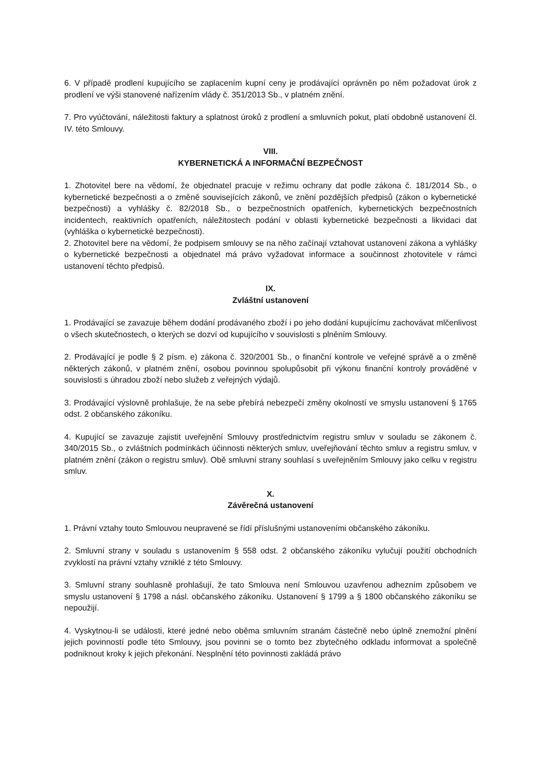6. V případě prodlení kupujícího se zaplacením kupní ceny je prodávající oprávněn po něm požadovat úrok z prodlení ve výši stanovené nařízením vlády č. 351/2013 Sb., v platném znění.
7. Pro vyúčtování, náležitosti faktury a splatnost úroků z prodlení a smluvních pokut, platí obdobně ustanovení čl. IV. této Smlouvy.
VIII.
KYBERNETICKÁ A INFORMAČNÍ BEZPEČNOST
1. Zhotovitel bere na vědomí, že objednatel pracuje v režimu ochrany dat podle zákona č. 181/2014 Sb., o kybernetické bezpečnosti a o změně souvisejících zákonů, ve znění pozdějších předpisů (zákon o kybernetické bezpečnosti) a vyhlášky č. 82/2018 Sb., o bezpečnostních opatřeních, kybernetických bezpečnostních incidentech, reaktivních opatřeních, náležitostech podání v oblasti kybernetické bezpečnosti a likvidaci dat (vyhláška o kybernetické bezpečnosti).
2. Zhotovitel bere na vědomí, že podpisem smlouvy se na něho začínají vztahovat ustanovení zákona a vyhlášky o kybernetické bezpečnosti a objednatel má právo vyžadovat informace a součinnost zhotovitele v rámci ustanovení těchto předpisů.
IX.
Zvláštní ustanovení
1. Prodávající se zavazuje během dodání prodávaného zboží i po jeho dodání kupujícímu zachovávat mlčenlivost o všech skutečnostech, o kterých se dozví od kupujícího v souvislosti s plněním Smlouvy.
2. Prodávající je podle § 2 písm. e) zákona č. 320/2001 Sb., o finanční kontrole ve veřejné správě a o změně některých zákonů, v platném znění, osobou povinnou spolupůsobit při výkonu finanční kontroly prováděné v souvislosti s úhradou zboží nebo služeb z veřejných výdajů.
3. Prodávající výslovně prohlašuje, že na sebe přebírá nebezpečí změny okolností ve smyslu ustanovení § 1765 odst. 2 občanského zákoníku.
4. Kupující se zavazuje zajistit uveřejnění Smlouvy prostřednictvím registru smluv v souladu se zákonem č. 340/2015 Sb., o zvláštních podmínkách účinnosti některých smluv, uveřejňování těchto smluv a registru smluv, v platném znění (zákon o registru smluv). Obě smluvní strany souhlasí s uveřejněním Smlouvy jako celku v registru smluv.
X.
Závěrečná ustanovení
1. Právní vztahy touto Smlouvou neupravené se řídí příslušnými ustanoveními občanského zákoníku.
2. Smluvní strany v souladu s ustanovením § 558 odst. 2 občanského zákoníku vylučují použití obchodních zvyklostí na právní vztahy vzniklé z této Smlouvy.
3. Smluvní strany souhlasně prohlašují, že tato Smlouva není Smlouvou uzavřenou adhezním způsobem ve smyslu ustanovení § 1798 a násl. občanského zákoníku. Ustanovení § 1799 a § 1800 občanského zákoníku se nepoužijí.
4. Vyskytnou-li se události, které jedné nebo oběma smluvním stranám částečně nebo úplně znemožní plnění jejich povinností podle této Smlouvy, jsou povinni se o tomto bez zbytečného odkladu informovat a společně podniknout kroky k jejich překonání. Nesplnění této povinnosti zakládá právo